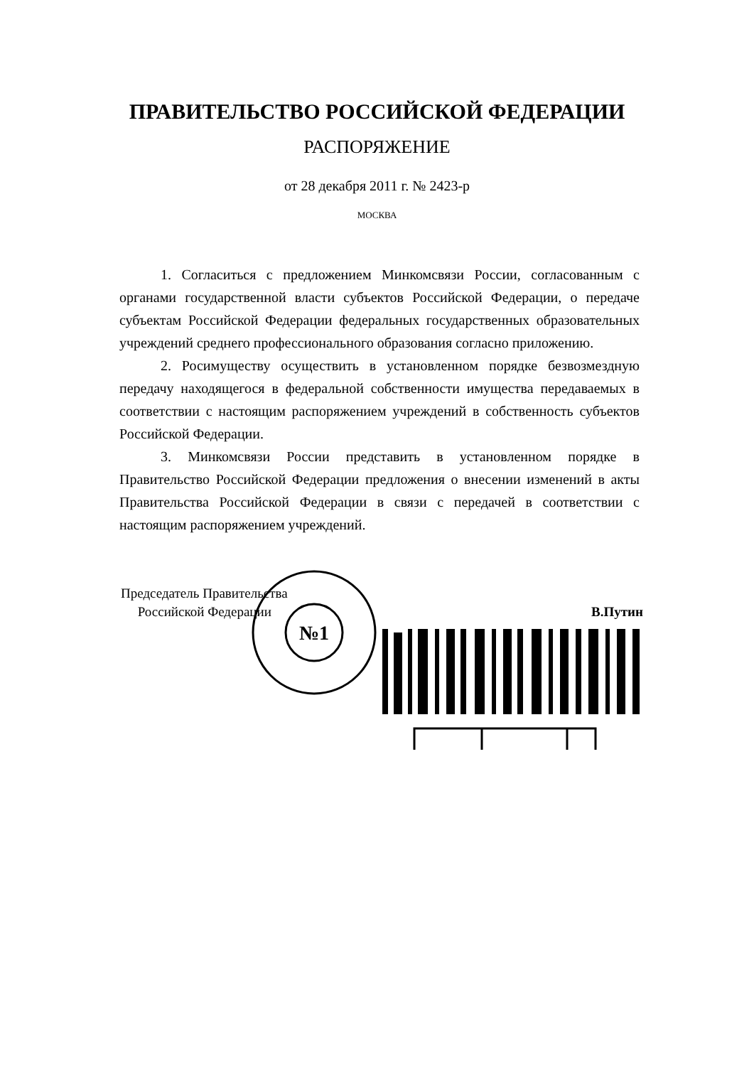ПРАВИТЕЛЬСТВО РОССИЙСКОЙ ФЕДЕРАЦИИ
РАСПОРЯЖЕНИЕ
от 28 декабря 2011 г. № 2423-р
МОСКВА
1. Согласиться с предложением Минкомсвязи России, согласованным с органами государственной власти субъектов Российской Федерации, о передаче субъектам Российской Федерации федеральных государственных образовательных учреждений среднего профессионального образования согласно приложению.
2. Росимуществу осуществить в установленном порядке безвозмездную передачу находящегося в федеральной собственности имущества передаваемых в соответствии с настоящим распоряжением учреждений в собственность субъектов Российской Федерации.
3. Минкомсвязи России представить в установленном порядке в Правительство Российской Федерации предложения о внесении изменений в акты Правительства Российской Федерации в связи с передачей в соответствии с настоящим распоряжением учреждений.
Председатель Правительства
Российской Федерации
В.Путин
№1